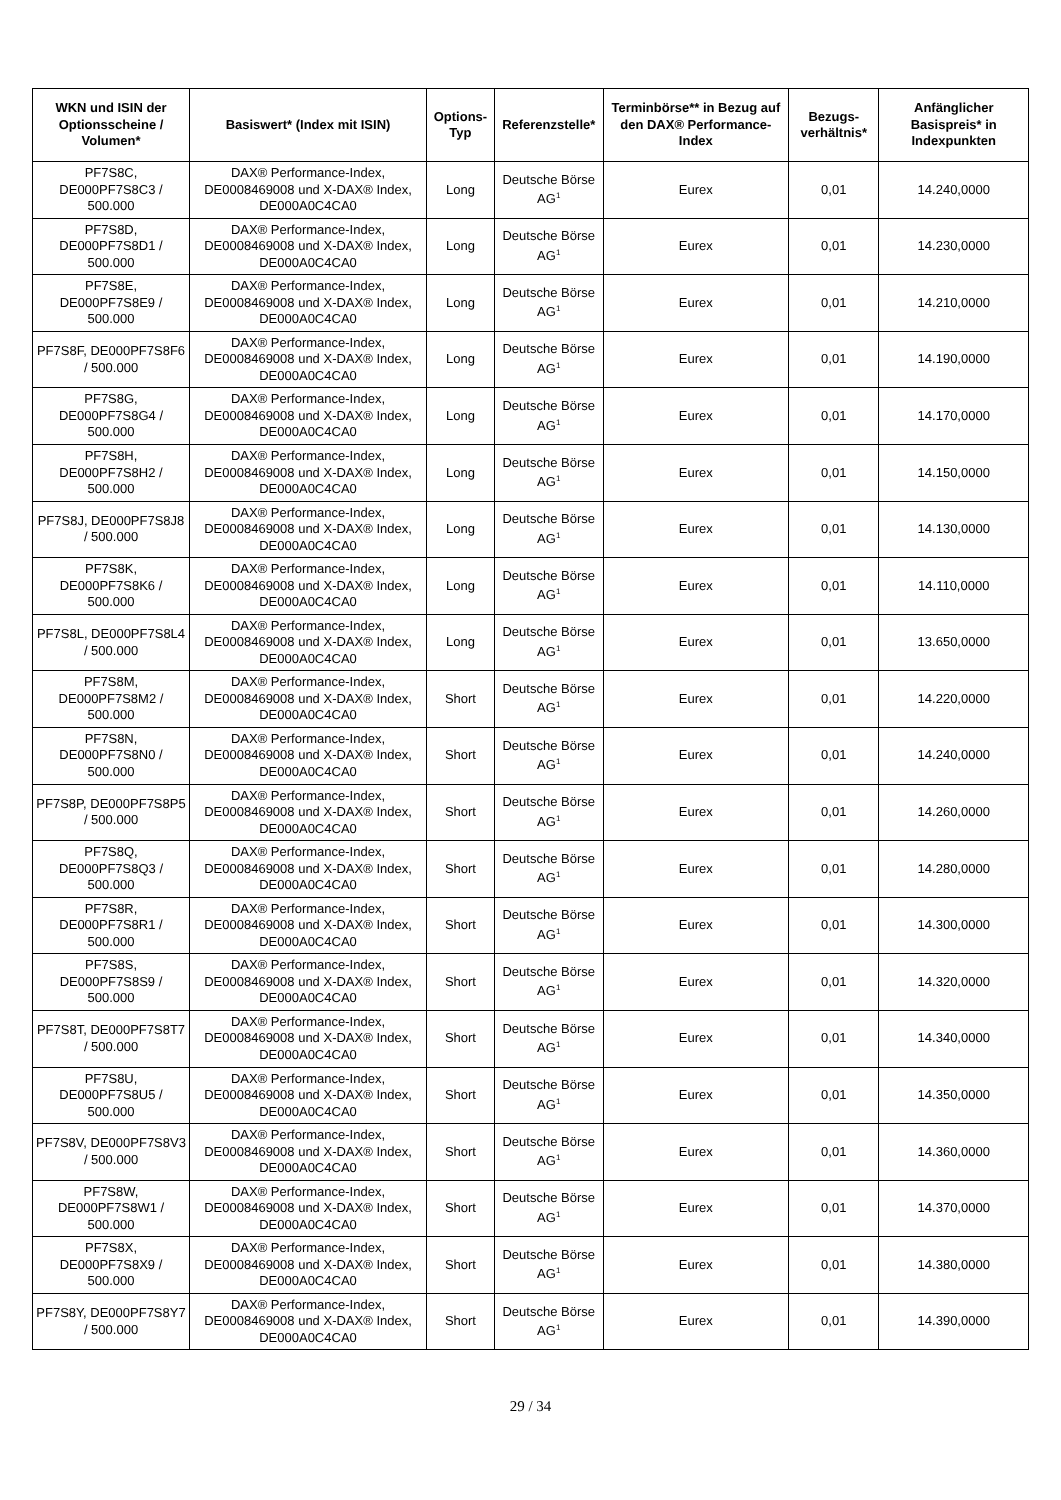| WKN und ISIN der Optionsscheine / Volumen* | Basiswert* (Index mit ISIN) | Options-Typ | Referenzstelle* | Terminbörse** in Bezug auf den DAX® Performance-Index | Bezugs-verhältnis* | Anfänglicher Basispreis* in Indexpunkten |
| --- | --- | --- | --- | --- | --- | --- |
| PF7S8C, DE000PF7S8C3 / 500.000 | DAX® Performance-Index, DE0008469008 und X-DAX® Index, DE000A0C4CA0 | Long | Deutsche Börse AG<sup>1</sup> | Eurex | 0,01 | 14.240,0000 |
| PF7S8D, DE000PF7S8D1 / 500.000 | DAX® Performance-Index, DE0008469008 und X-DAX® Index, DE000A0C4CA0 | Long | Deutsche Börse AG<sup>1</sup> | Eurex | 0,01 | 14.230,0000 |
| PF7S8E, DE000PF7S8E9 / 500.000 | DAX® Performance-Index, DE0008469008 und X-DAX® Index, DE000A0C4CA0 | Long | Deutsche Börse AG<sup>1</sup> | Eurex | 0,01 | 14.210,0000 |
| PF7S8F, DE000PF7S8F6 / 500.000 | DAX® Performance-Index, DE0008469008 und X-DAX® Index, DE000A0C4CA0 | Long | Deutsche Börse AG<sup>1</sup> | Eurex | 0,01 | 14.190,0000 |
| PF7S8G, DE000PF7S8G4 / 500.000 | DAX® Performance-Index, DE0008469008 und X-DAX® Index, DE000A0C4CA0 | Long | Deutsche Börse AG<sup>1</sup> | Eurex | 0,01 | 14.170,0000 |
| PF7S8H, DE000PF7S8H2 / 500.000 | DAX® Performance-Index, DE0008469008 und X-DAX® Index, DE000A0C4CA0 | Long | Deutsche Börse AG<sup>1</sup> | Eurex | 0,01 | 14.150,0000 |
| PF7S8J, DE000PF7S8J8 / 500.000 | DAX® Performance-Index, DE0008469008 und X-DAX® Index, DE000A0C4CA0 | Long | Deutsche Börse AG<sup>1</sup> | Eurex | 0,01 | 14.130,0000 |
| PF7S8K, DE000PF7S8K6 / 500.000 | DAX® Performance-Index, DE0008469008 und X-DAX® Index, DE000A0C4CA0 | Long | Deutsche Börse AG<sup>1</sup> | Eurex | 0,01 | 14.110,0000 |
| PF7S8L, DE000PF7S8L4 / 500.000 | DAX® Performance-Index, DE0008469008 und X-DAX® Index, DE000A0C4CA0 | Long | Deutsche Börse AG<sup>1</sup> | Eurex | 0,01 | 13.650,0000 |
| PF7S8M, DE000PF7S8M2 / 500.000 | DAX® Performance-Index, DE0008469008 und X-DAX® Index, DE000A0C4CA0 | Short | Deutsche Börse AG<sup>1</sup> | Eurex | 0,01 | 14.220,0000 |
| PF7S8N, DE000PF7S8N0 / 500.000 | DAX® Performance-Index, DE0008469008 und X-DAX® Index, DE000A0C4CA0 | Short | Deutsche Börse AG<sup>1</sup> | Eurex | 0,01 | 14.240,0000 |
| PF7S8P, DE000PF7S8P5 / 500.000 | DAX® Performance-Index, DE0008469008 und X-DAX® Index, DE000A0C4CA0 | Short | Deutsche Börse AG<sup>1</sup> | Eurex | 0,01 | 14.260,0000 |
| PF7S8Q, DE000PF7S8Q3 / 500.000 | DAX® Performance-Index, DE0008469008 und X-DAX® Index, DE000A0C4CA0 | Short | Deutsche Börse AG<sup>1</sup> | Eurex | 0,01 | 14.280,0000 |
| PF7S8R, DE000PF7S8R1 / 500.000 | DAX® Performance-Index, DE0008469008 und X-DAX® Index, DE000A0C4CA0 | Short | Deutsche Börse AG<sup>1</sup> | Eurex | 0,01 | 14.300,0000 |
| PF7S8S, DE000PF7S8S9 / 500.000 | DAX® Performance-Index, DE0008469008 und X-DAX® Index, DE000A0C4CA0 | Short | Deutsche Börse AG<sup>1</sup> | Eurex | 0,01 | 14.320,0000 |
| PF7S8T, DE000PF7S8T7 / 500.000 | DAX® Performance-Index, DE0008469008 und X-DAX® Index, DE000A0C4CA0 | Short | Deutsche Börse AG<sup>1</sup> | Eurex | 0,01 | 14.340,0000 |
| PF7S8U, DE000PF7S8U5 / 500.000 | DAX® Performance-Index, DE0008469008 und X-DAX® Index, DE000A0C4CA0 | Short | Deutsche Börse AG<sup>1</sup> | Eurex | 0,01 | 14.350,0000 |
| PF7S8V, DE000PF7S8V3 / 500.000 | DAX® Performance-Index, DE0008469008 und X-DAX® Index, DE000A0C4CA0 | Short | Deutsche Börse AG<sup>1</sup> | Eurex | 0,01 | 14.360,0000 |
| PF7S8W, DE000PF7S8W1 / 500.000 | DAX® Performance-Index, DE0008469008 und X-DAX® Index, DE000A0C4CA0 | Short | Deutsche Börse AG<sup>1</sup> | Eurex | 0,01 | 14.370,0000 |
| PF7S8X, DE000PF7S8X9 / 500.000 | DAX® Performance-Index, DE0008469008 und X-DAX® Index, DE000A0C4CA0 | Short | Deutsche Börse AG<sup>1</sup> | Eurex | 0,01 | 14.380,0000 |
| PF7S8Y, DE000PF7S8Y7 / 500.000 | DAX® Performance-Index, DE0008469008 und X-DAX® Index, DE000A0C4CA0 | Short | Deutsche Börse AG<sup>1</sup> | Eurex | 0,01 | 14.390,0000 |
29 / 34